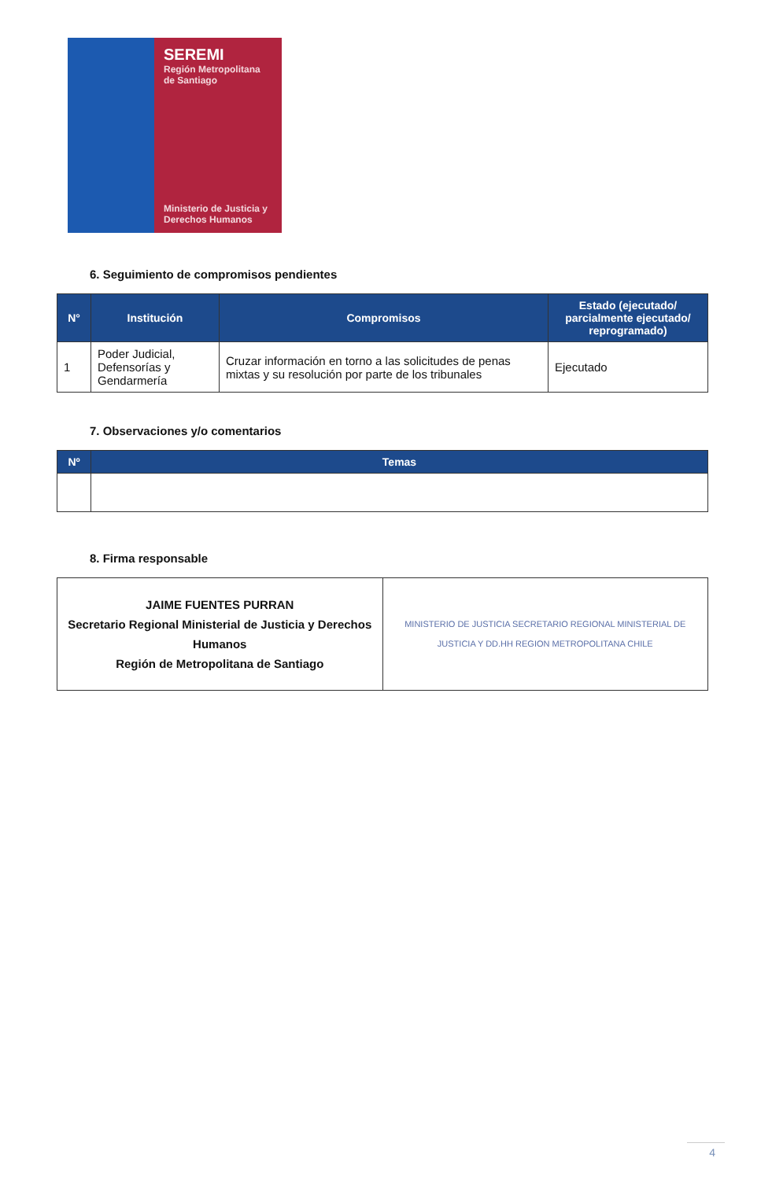SEREMI
Región Metropolitana de Santiago
Ministerio de Justicia y Derechos Humanos
6. Seguimiento de compromisos pendientes
| N° | Institución | Compromisos | Estado (ejecutado/ parcialmente ejecutado/ reprogramado) |
| --- | --- | --- | --- |
| 1 | Poder Judicial, Defensorías y Gendarmería | Cruzar información en torno a las solicitudes de penas mixtas y su resolución por parte de los tribunales | Ejecutado |
7. Observaciones y/o comentarios
| Nº | Temas |
| --- | --- |
8. Firma responsable
| JAIME FUENTES PURRAN Secretario Regional Ministerial de Justicia y Derechos Humanos Región de Metropolitana de Santiago | MINISTERIO DE JUSTICIA SECRETARIO REGIONAL MINISTERIAL DE JUSTICIA Y DD.HH REGION METROPOLITANA CHILE |
4